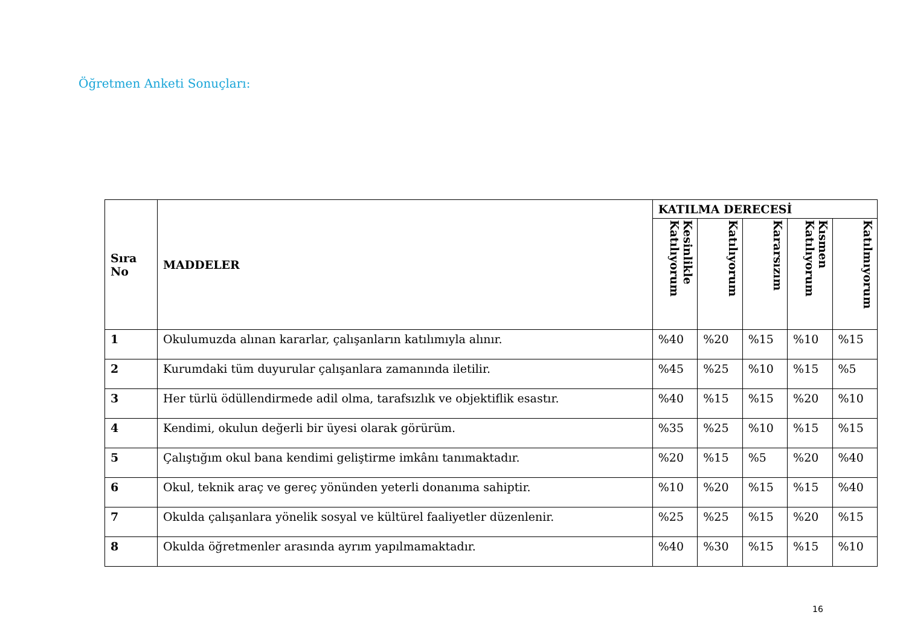Öğretmen Anketi Sonuçları:
| Sıra No | MADDELER | KATILMA DERECESİ | | | | |
| --- | --- | --- | --- | --- | --- | --- |
| | | Kesinlikle Katılıyorum | Katılıyorum | Kararsızım | Kısmen Katılıyorum | Katılmıyorum |
| 1 | Okulumuzda alınan kararlar, çalışanların katılımıyla alınır. | %40 | %20 | %15 | %10 | %15 |
| 2 | Kurumdaki tüm duyurular çalışanlara zamanında iletilir. | %45 | %25 | %10 | %15 | %5 |
| 3 | Her türlü ödüllendirmede adil olma, tarafsızlık ve objektiflik esastır. | %40 | %15 | %15 | %20 | %10 |
| 4 | Kendimi, okulun değerli bir üyesi olarak görürüm. | %35 | %25 | %10 | %15 | %15 |
| 5 | Çalıştığım okul bana kendimi geliştirme imkânı tanımaktadır. | %20 | %15 | %5 | %20 | %40 |
| 6 | Okul, teknik araç ve gereç yönünden yeterli donanıma sahiptir. | %10 | %20 | %15 | %15 | %40 |
| 7 | Okulda çalışanlara yönelik sosyal ve kültürel faaliyetler düzenlenir. | %25 | %25 | %15 | %20 | %15 |
| 8 | Okulda öğretmenler arasında ayrım yapılmamaktadır. | %40 | %30 | %15 | %15 | %10 |
16